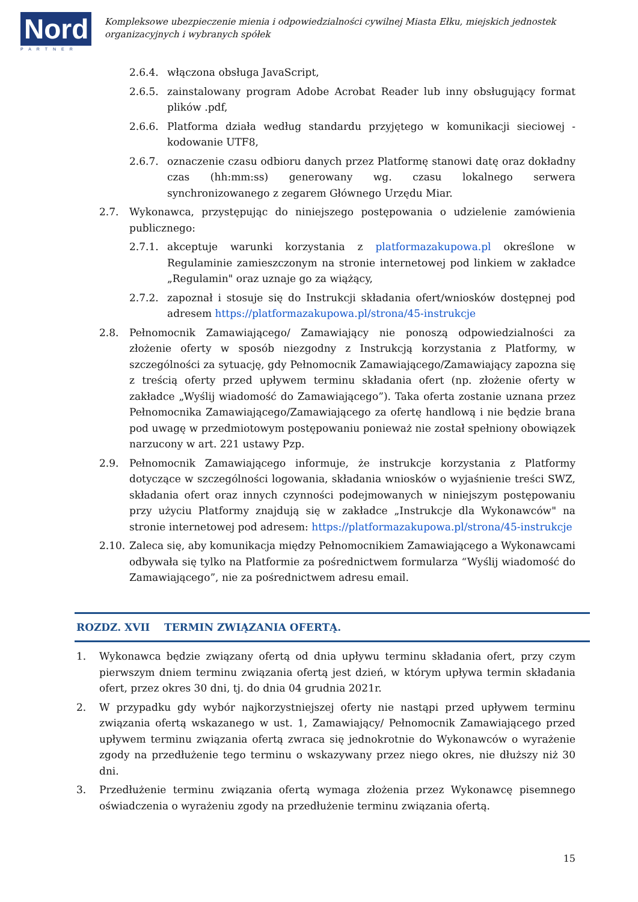Nord
PARTNER
Kompleksowe ubezpieczenie mienia i odpowiedzialności cywilnej Miasta Ełku, miejskich jednostek
organizacyjnych i wybranych spółek
2.6.4. włączona obsługa JavaScript,
2.6.5. zainstalowany program Adobe Acrobat Reader lub inny obsługujący format plików .pdf,
2.6.6. Platforma działa według standardu przyjętego w komunikacji sieciowej - kodowanie UTF8,
2.6.7. oznaczenie czasu odbioru danych przez Platformę stanowi datę oraz dokładny czas (hh:mm:ss) generowany wg. czasu lokalnego serwera synchronizowanego z zegarem Głównego Urzędu Miar.
2.7. Wykonawca, przystępując do niniejszego postępowania o udzielenie zamówienia publicznego:
2.7.1. akceptuje warunki korzystania z platformazakupowa.pl określone w Regulaminie zamieszczonym na stronie internetowej pod linkiem w zakładce „Regulamin" oraz uznaje go za wiążący,
2.7.2. zapoznał i stosuje się do Instrukcji składania ofert/wniosków dostępnej pod adresem https://platformazakupowa.pl/strona/45-instrukcje
2.8. Pełnomocnik Zamawiającego/ Zamawiający nie ponoszą odpowiedzialności za złożenie oferty w sposób niezgodny z Instrukcją korzystania z Platformy, w szczególności za sytuację, gdy Pełnomocnik Zamawiającego/Zamawiający zapozna się z treścią oferty przed upływem terminu składania ofert (np. złożenie oferty w zakładce „Wyślij wiadomość do Zamawiającego”). Taka oferta zostanie uznana przez Pełnomocnika Zamawiającego/Zamawiającego za ofertę handlową i nie będzie brana pod uwagę w przedmiotowym postępowaniu ponieważ nie został spełniony obowiązek narzucony w art. 221 ustawy Pzp.
2.9. Pełnomocnik Zamawiającego informuje, że instrukcje korzystania z Platformy dotyczące w szczególności logowania, składania wniosków o wyjaśnienie treści SWZ, składania ofert oraz innych czynności podejmowanych w niniejszym postępowaniu przy użyciu Platformy znajdują się w zakładce „Instrukcje dla Wykonawców" na stronie internetowej pod adresem: https://platformazakupowa.pl/strona/45-instrukcje
2.10. Zaleca się, aby komunikacja między Pełnomocnikiem Zamawiającego a Wykonawcami odbywała się tylko na Platformie za pośrednictwem formularza “Wyślij wiadomość do Zamawiającego”, nie za pośrednictwem adresu email.
ROZDZ. XVII TERMIN ZWIĄZANIA OFERTĄ.
1. Wykonawca będzie związany ofertą od dnia upływu terminu składania ofert, przy czym pierwszym dniem terminu związania ofertą jest dzień, w którym upływa termin składania ofert, przez okres 30 dni, tj. do dnia 04 grudnia 2021r.
2. W przypadku gdy wybór najkorzystniejszej oferty nie nastąpi przed upływem terminu związania ofertą wskazanego w ust. 1, Zamawiający/ Pełnomocnik Zamawiającego przed upływem terminu związania ofertą zwraca się jednokrotnie do Wykonawców o wyrażenie zgody na przedłużenie tego terminu o wskazywany przez niego okres, nie dłuższy niż 30 dni.
3. Przedłużenie terminu związania ofertą wymaga złożenia przez Wykonawcę pisemnego oświadczenia o wyrażeniu zgody na przedłużenie terminu związania ofertą.
15